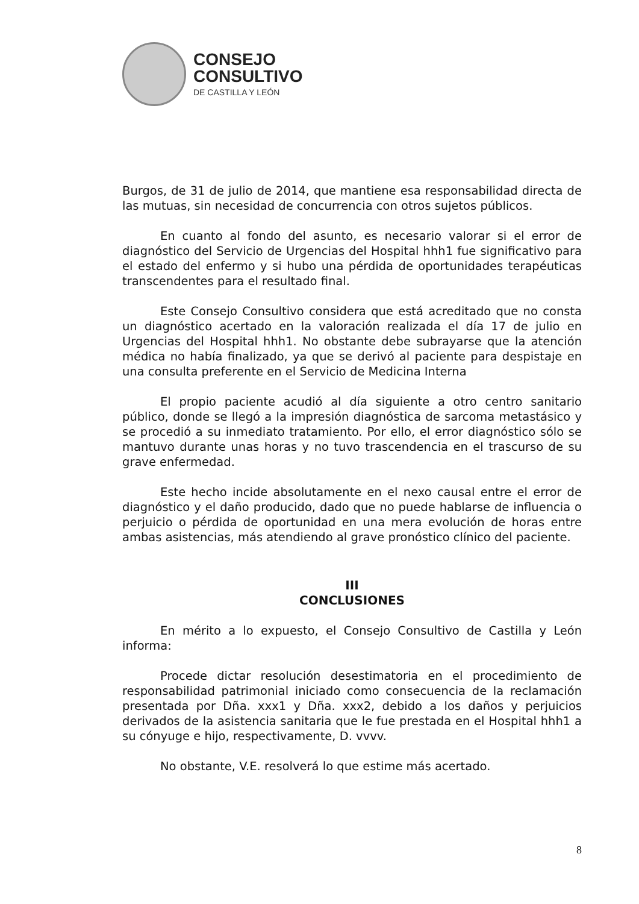CONSEJO
CONSULTIVO
DE CASTILLA Y LEÓN
Burgos, de 31 de julio de 2014, que mantiene esa responsabilidad directa de las mutuas, sin necesidad de concurrencia con otros sujetos públicos.
En cuanto al fondo del asunto, es necesario valorar si el error de diagnóstico del Servicio de Urgencias del Hospital hhh1 fue significativo para el estado del enfermo y si hubo una pérdida de oportunidades terapéuticas transcendentes para el resultado final.
Este Consejo Consultivo considera que está acreditado que no consta un diagnóstico acertado en la valoración realizada el día 17 de julio en Urgencias del Hospital hhh1. No obstante debe subrayarse que la atención médica no había finalizado, ya que se derivó al paciente para despistaje en una consulta preferente en el Servicio de Medicina Interna
El propio paciente acudió al día siguiente a otro centro sanitario público, donde se llegó a la impresión diagnóstica de sarcoma metastásico y se procedió a su inmediato tratamiento. Por ello, el error diagnóstico sólo se mantuvo durante unas horas y no tuvo trascendencia en el trascurso de su grave enfermedad.
Este hecho incide absolutamente en el nexo causal entre el error de diagnóstico y el daño producido, dado que no puede hablarse de influencia o perjuicio o pérdida de oportunidad en una mera evolución de horas entre ambas asistencias, más atendiendo al grave pronóstico clínico del paciente.
III
CONCLUSIONES
En mérito a lo expuesto, el Consejo Consultivo de Castilla y León informa:
Procede dictar resolución desestimatoria en el procedimiento de responsabilidad patrimonial iniciado como consecuencia de la reclamación presentada por Dña. xxx1 y Dña. xxx2, debido a los daños y perjuicios derivados de la asistencia sanitaria que le fue prestada en el Hospital hhh1 a su cónyuge e hijo, respectivamente, D. vvvv.
No obstante, V.E. resolverá lo que estime más acertado.
8